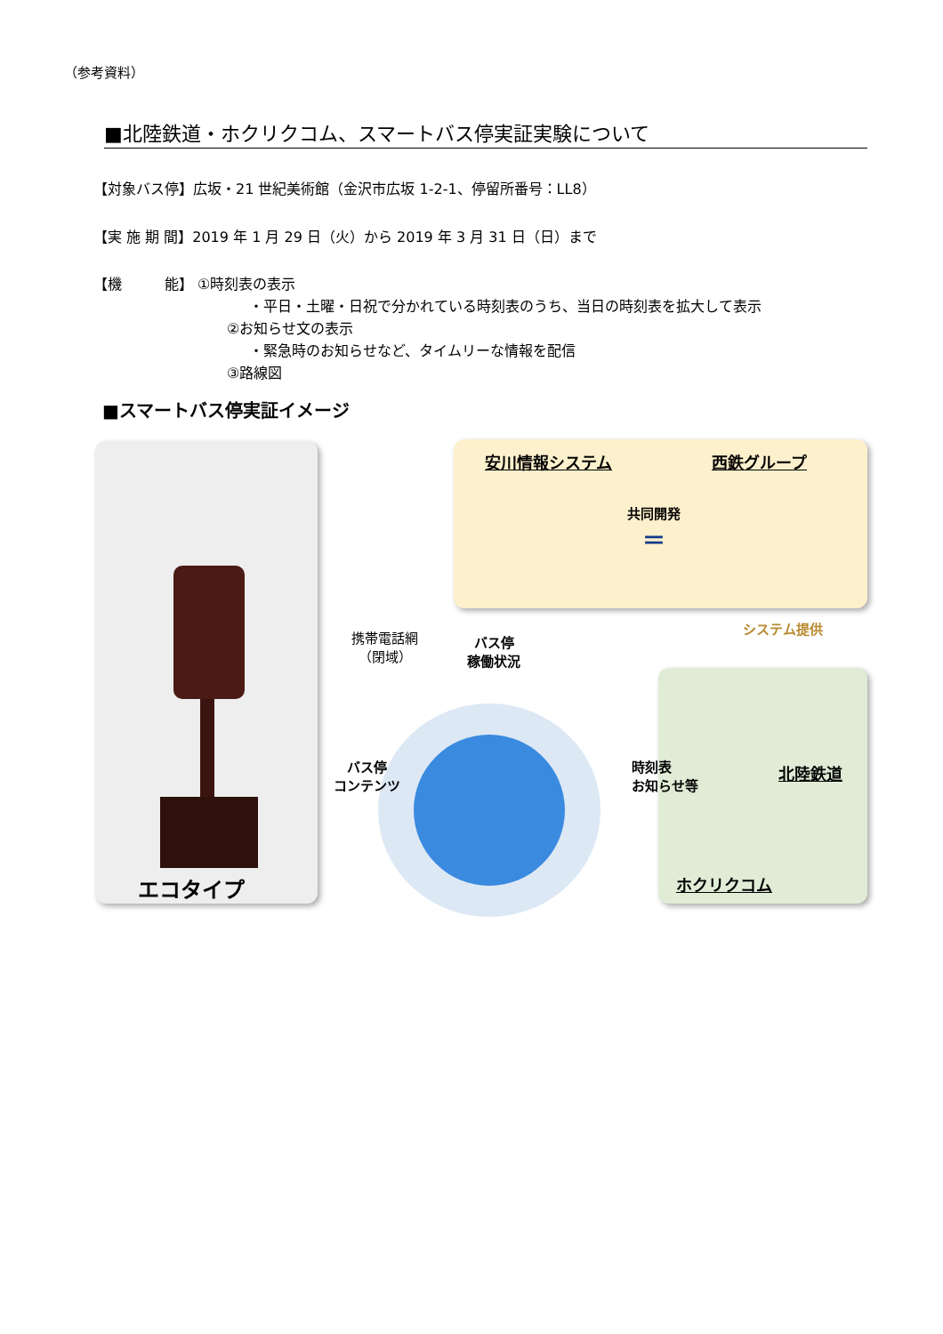（参考資料）
■北陸鉄道・ホクリクコム、スマートバス停実証実験について
【対象バス停】広坂・21 世紀美術館（金沢市広坂 1-2-1、停留所番号：LL8）
【実 施 期 間】2019 年 1 月 29 日（火）から 2019 年 3 月 31 日（日）まで
【機　　　能】 ①時刻表の表示
・平日・土曜・日祝で分かれている時刻表のうち、当日の時刻表を拡大して表示
②お知らせ文の表示
・緊急時のお知らせなど、タイムリーな情報を配信
③路線図
■スマートバス停実証イメージ
エコタイプ
安川情報システム 西鉄グループ
共同開発
＝
システム提供
北陸鉄道
ホクリクコム
携帯電話網
（閉域）
バス停
稼働状況
バス停
コンテンツ
時刻表
お知らせ等